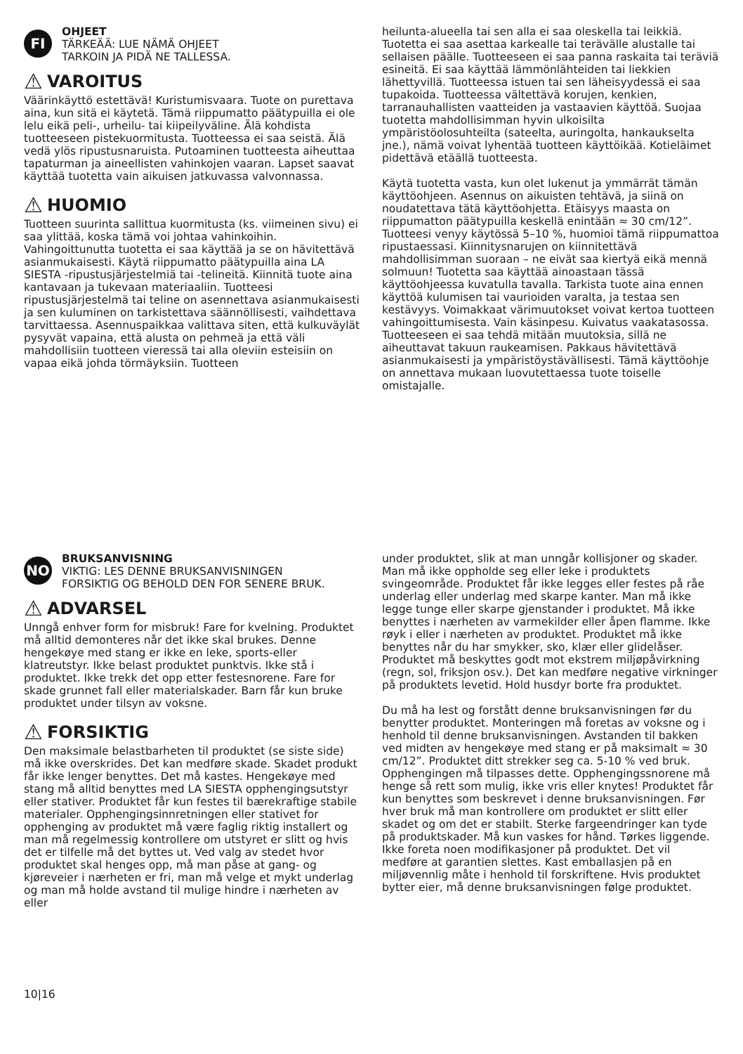FI
OHJEET
TÄRKEÄÄ: LUE NÄMÄ OHJEET
TARKOIN JA PIDÄ NE TALLESSA.
⚠ VAROITUS
Väärinkäyttö estettävä! Kuristumisvaara. Tuote on purettava aina, kun sitä ei käytetä. Tämä riippumatto päätypuilla ei ole lelu eikä peli-, urheilu- tai kiipeilyväline. Älä kohdista tuotteeseen pistekuormitusta. Tuotteessa ei saa seistä. Älä vedä ylös ripustusnaruista. Putoaminen tuotteesta aiheuttaa tapaturman ja aineellisten vahinkojen vaaran. Lapset saavat käyttää tuotetta vain aikuisen jatkuvassa valvonnassa.
⚠ HUOMIO
Tuotteen suurinta sallittua kuormitusta (ks. viimeinen sivu) ei saa ylittää, koska tämä voi johtaa vahinkoihin. Vahingoittunutta tuotetta ei saa käyttää ja se on hävitettävä asianmukaisesti. Käytä riippumatto päätypuilla aina LA SIESTA -ripustusjärjestelmiä tai -telineitä. Kiinnitä tuote aina kantavaan ja tukevaan materiaaliin. Tuotteesi ripustusjärjestelmä tai teline on asennettava asianmukaisesti ja sen kuluminen on tarkistettava säännöllisesti, vaihdettava tarvittaessa. Asennuspaikkaa valittava siten, että kulkuväylät pysyvät vapaina, että alusta on pehmeä ja että väli mahdollisiin tuotteen vieressä tai alla oleviin esteisiin on vapaa eikä johda törmäyksiin. Tuotteen
heilunta-alueella tai sen alla ei saa oleskella tai leikkiä. Tuotetta ei saa asettaa karkealle tai terävälle alustalle tai sellaisen päälle. Tuotteeseen ei saa panna raskaita tai teräviä esineitä. Ei saa käyttää lämmönlähteiden tai liekkien lähettyvillä. Tuotteessa istuen tai sen läheisyydessä ei saa tupakoida. Tuotteessa vältettävä korujen, kenkien, tarranauhallisten vaatteiden ja vastaavien käyttöä. Suojaa tuotetta mahdollisimman hyvin ulkoisilta ympäristöolosuhteilta (sateelta, auringolta, hankaukselta jne.), nämä voivat lyhentää tuotteen käyttöikää. Kotieläimet pidettävä etäällä tuotteesta.
Käytä tuotetta vasta, kun olet lukenut ja ymmärrät tämän käyttöohjeen. Asennus on aikuisten tehtävä, ja siinä on noudatettava tätä käyttöohjetta. Etäisyys maasta on riippumatton päätypuilla keskellä enintään ≈ 30 cm/12”. Tuotteesi venyy käytössä 5–10 %, huomioi tämä riippumattoa ripustaessasi. Kiinnitysnarujen on kiinnitettävä mahdollisimman suoraan – ne eivät saa kiertyä eikä mennä solmuun! Tuotetta saa käyttää ainoastaan tässä käyttöohjeessa kuvatulla tavalla. Tarkista tuote aina ennen käyttöä kulumisen tai vaurioiden varalta, ja testaa sen kestävyys. Voimakkaat värimuutokset voivat kertoa tuotteen vahingoittumisesta. Vain käsinpesu. Kuivatus vaakatasossa. Tuotteeseen ei saa tehdä mitään muutoksia, sillä ne aiheuttavat takuun raukeamisen. Pakkaus hävitettävä asianmukaisesti ja ympäristöystävällisesti. Tämä käyttöohje on annettava mukaan luovutettaessa tuote toiselle omistajalle.
NO
BRUKSANVISNING
VIKTIG: LES DENNE BRUKSANVISNINGEN
FORSIKTIG OG BEHOLD DEN FOR SENERE BRUK.
⚠ ADVARSEL
Unngå enhver form for misbruk! Fare for kvelning. Produktet må alltid demonteres når det ikke skal brukes. Denne hengekøye med stang er ikke en leke, sports-eller klatreutstyr. Ikke belast produktet punktvis. Ikke stå i produktet. Ikke trekk det opp etter festesnorene. Fare for skade grunnet fall eller materialskader. Barn får kun bruke produktet under tilsyn av voksne.
⚠ FORSIKTIG
Den maksimale belastbarheten til produktet (se siste side) må ikke overskrides. Det kan medføre skade. Skadet produkt får ikke lenger benyttes. Det må kastes. Hengekøye med stang må alltid benyttes med LA SIESTA opphengingsutstyr eller stativer. Produktet får kun festes til bærekraftige stabile materialer. Opphengingsinnretningen eller stativet for opphenging av produktet må være faglig riktig installert og man må regelmessig kontrollere om utstyret er slitt og hvis det er tilfelle må det byttes ut. Ved valg av stedet hvor produktet skal henges opp, må man påse at gang- og kjøreveier i nærheten er fri, man må velge et mykt underlag og man må holde avstand til mulige hindre i nærheten av eller
under produktet, slik at man unngår kollisjoner og skader. Man må ikke oppholde seg eller leke i produktets svingeområde. Produktet får ikke legges eller festes på råe underlag eller underlag med skarpe kanter. Man må ikke legge tunge eller skarpe gjenstander i produktet. Må ikke benyttes i nærheten av varmekilder eller åpen flamme. Ikke røyk i eller i nærheten av produktet. Produktet må ikke benyttes når du har smykker, sko, klær eller glidelåser. Produktet må beskyttes godt mot ekstrem miljøpåvirkning (regn, sol, friksjon osv.). Det kan medføre negative virkninger på produktets levetid. Hold husdyr borte fra produktet.
Du må ha lest og forstått denne bruksanvisningen før du benytter produktet. Monteringen må foretas av voksne og i henhold til denne bruksanvisningen. Avstanden til bakken ved midten av hengekøye med stang er på maksimalt ≈ 30 cm/12”. Produktet ditt strekker seg ca. 5-10 % ved bruk. Opphengingen må tilpasses dette. Opphengingssnorene må henge så rett som mulig, ikke vris eller knytes! Produktet får kun benyttes som beskrevet i denne bruksanvisningen. Før hver bruk må man kontrollere om produktet er slitt eller skadet og om det er stabilt. Sterke fargeendringer kan tyde på produktskader. Må kun vaskes for hånd. Tørkes liggende. Ikke foreta noen modifikasjoner på produktet. Det vil medføre at garantien slettes. Kast emballasjen på en miljøvennlig måte i henhold til forskriftene. Hvis produktet bytter eier, må denne bruksanvisningen følge produktet.
10|16